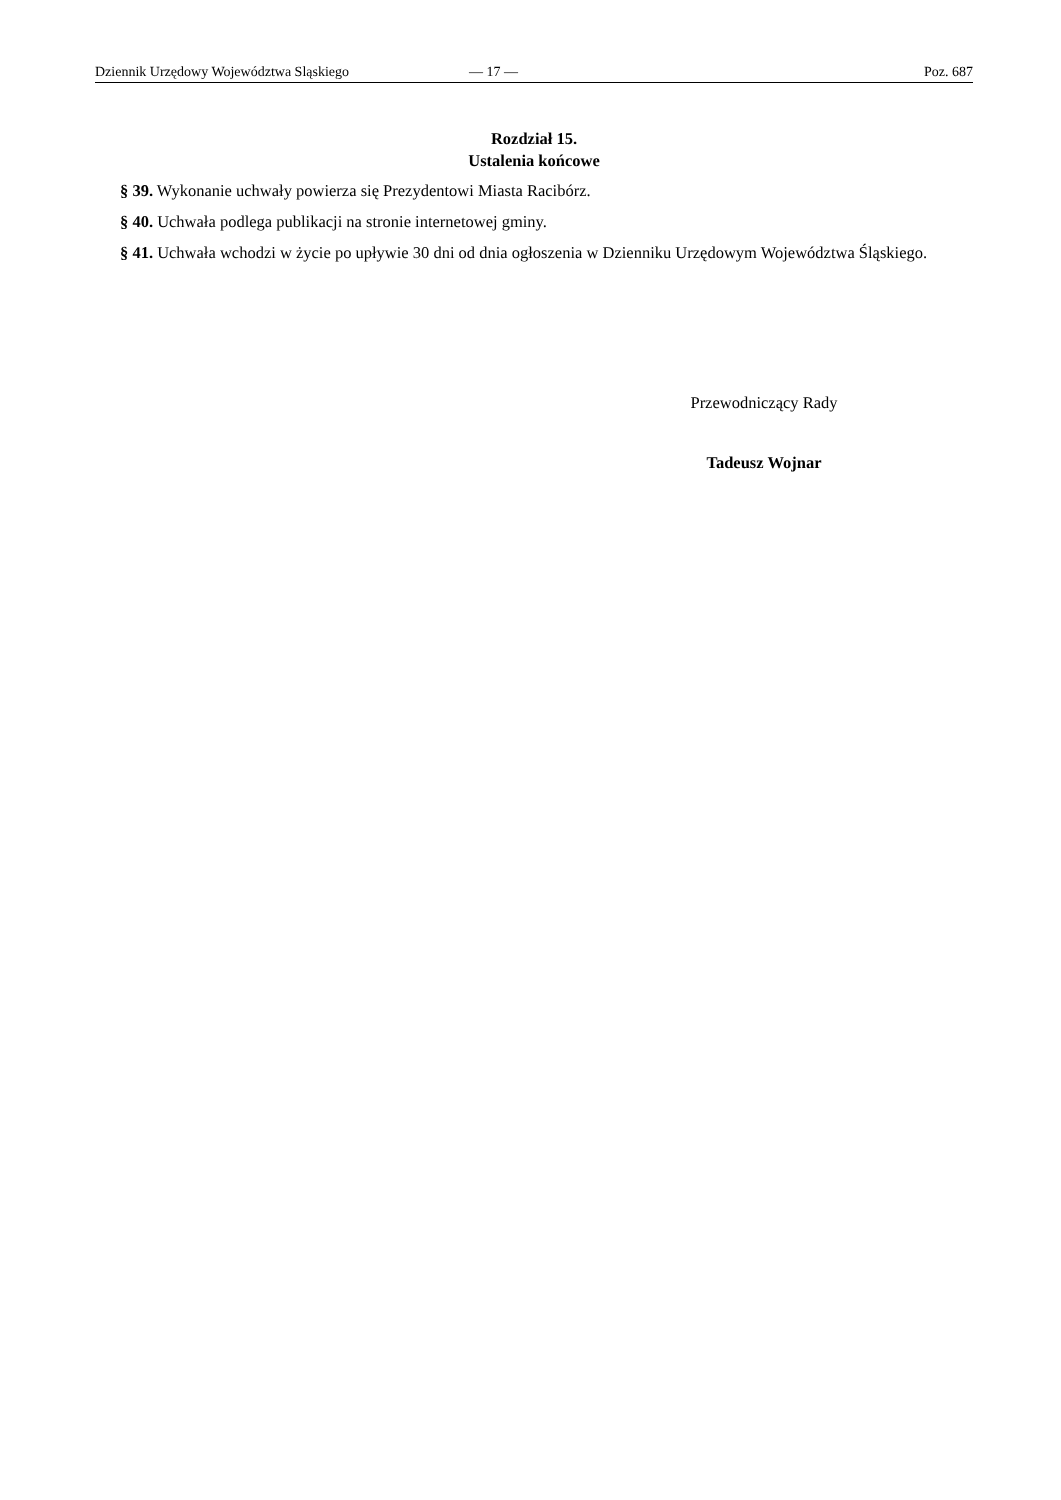Dziennik Urzędowy Województwa Sląskiego — 17 — Poz. 687
Rozdział 15.
Ustalenia końcowe
§ 39. Wykonanie uchwały powierza się Prezydentowi Miasta Racibórz.
§ 40. Uchwała podlega publikacji na stronie internetowej gminy.
§ 41. Uchwała wchodzi w życie po upływie 30 dni od dnia ogłoszenia w Dzienniku Urzędowym Województwa Śląskiego.
Przewodniczący Rady
Tadeusz Wojnar